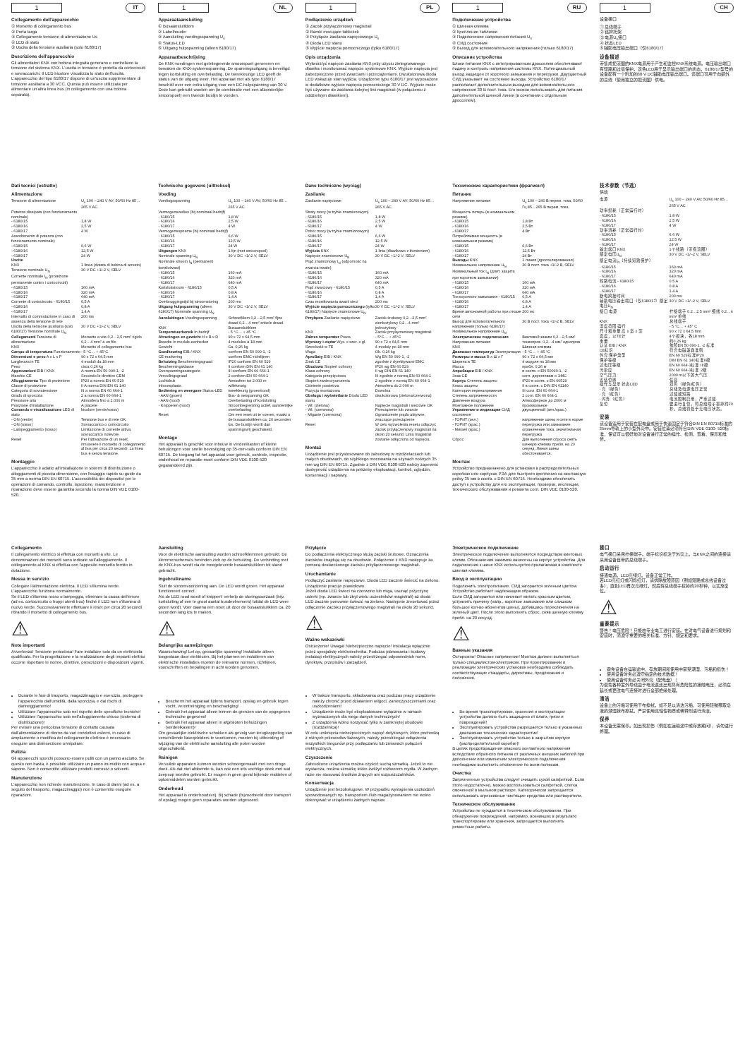1 IT
Collegamento dell'apparecchio
① Morsetto di collegamento bus
② Porta targa
③ Collegamento tensione di alimentazione Us
④ LED di stato
⑤ Uscita della tensione ausiliaria (solo 6180/17)
Descrizione dell'apparecchio
Gli alimentatori KNX con bobina integrata generano e controllano la tensione del sistema KNX. L'uscita in tensione è protetta da cortocircuiti e sovraccarichi. Il LED bicolore visualizza lo stato dell'uscita. L'apparecchio del tipo 6180/17 dispone di un'uscita supplementare di tensione ausiliaria a 30 VCC. Questa può essere utilizzata per alimentare un'altra linea bus (in collegamento con una bobina separata).
1 NL
Apparaataansluiting
① Busaansluitklem
② Labelhouder
③ Aansluiting voedingsspanning U<sub>s</sub>
④ Status-LED
⑤ Uitgang hulpspanning (alleen 6180/17)
Apparaatbeschrijving
De KNX-voedingen met geïntegreerde smoorspoel genereren en bewaken de KNX-systeemspanning. De spanningsuitgang is beveiligd tegen kortsluiting en overbelasting. De tweekleurige LED geeft de status van de uitgang weer. Het apparaat met als type 6180/17 beschikt over een extra uitgang voor een DC-hulpspanning van 30 V. Deze kan gebruikt worden om (in combinatie met een afzonderlijke smoorspoel) een tweede buslijn te voeden.
1 PL
Podłączenie urządzeń
① Zacisk przyłączeniowy magistrali
② Ramki mocujące tabliczek
③ Przyłącze zasilania napięciowego U<sub>s</sub>
④ Dioda LED stanu
⑤ Wyjście napięcia pomocniczego (tylko 6180/17)
Opis urządzenia
Wytwórz/yć napięcie zasilania KNX przy użyciu zintegrowanego dławika i monitorować napięcie systemowe KNX. Wyjście napięcia jest zabezpieczone przed zwarciami i przeciążeniami. Dwukolorowa dioda LED wskazuje stan wyjścia. Urządzenie typu 6180/17 jest wyposażone w dodatkowe wyjście napięcia pomocniczego 30 V DC. Wyjście może być używane do zasilania kolejnej linii magistrali (w połączeniu z oddzielnym dławikiem).
1 RU
Подключение устройства
① Шинная клемма
② Крепление таблички
③ Подключение напряжения питания U<sub>s</sub>
④ СИД состояния
⑤ Выход для вспомогательного напряжения (только 6180/17)
Описание устройства
Блоки питания KNX с интегрированным дросселем обеспечивают подачу и контроль напряжения системы KNX. Потенциальный выход защищен от короткого замыкания и перегрузки. Двухцветный СИД указывает на состояние выхода. Устройство 6180/17 располагает дополнительным выходом для вспомогательного напряжения 30 В пост. тока. Его можно использовать для питания дополнительной шинной линии (в сочетании с отдельным дросселем).
1 CH
设备接口
① 总线端子
② 铭牌托架
③ 电源U<sub>s</sub>接口
④ 状态LED
⑤ 辅助电压输出端口（仅6180/17）
设备描述
带集成扼流圈的KNX电源用于产生和监控KNX系统电源。电压输出端口有短路和过载保护。双色LED用于显示输出端口的状态。6180/17型号的设备配有一个附加的30 V DC辅助电压输出端口。该端口可用于向额外的总线（使用独立的扼流圈）供电。
Dati tecnici (estratto)
Alimentazione
| Tensione di alimentazione | U<sub>s</sub> 100 – 240 V AV; 50/60 Hz 85…265 V AC |
| Potenza dissipata (con funzionamento nominale) | |
| - 6180/15 | 1,8 W |
| - 6180/16 | 2,5 W |
| - 6180/17 | 4 W |
| Assorbimento di potenza (con funzionamento nominale) | |
| - 6180/15 | 6,6 W |
| - 6180/16 | 12,5 W |
| - 6180/17 | 24 W |
| Uscite | |
| KNX | 1 linea (dotata di bobina di arresto) |
| Tensione nominale U<sub>N</sub> | 30 V DC +1/-2 V, SELV |
| Corrente nominale I<sub>N</sub> (protezione permanente contro i cortocircuiti) | |
| - 6180/15 | 160 mA |
| - 6180/16 | 320 mA |
| - 6180/17 | 640 mA |
| Corrente di cortocircuito - 6180/15 | 0,5 A |
| - 6180/16 | 0,8 A |
| - 6180/17 | 1,4 A |
| Intervallo di commutazione in caso di assenza della tensione di rete | 200 ms |
| Uscita della tensione ausiliaria (solo 6180/17) Tensione nominale U<sub>N</sub> | 30 V DC +1/-2 V, SELV |
| Collegamenti Tensione di alimentazione | Morsetto a vite 0,2…2,5 mm² rigido 0,2…4 mm² a un filo |
| KNX | Morsetto di collegamento bus |
| Campo di temperatura Funzionamento | - 5 °C… + 45°C |
| Dimensioni e peso A x L x P | 90 x 72 x 64,5 mm |
| Larghezza in TE | 4 moduli da 18 mm |
| Peso | circa 0,26 kg |
| Approvazioni EIB / KNX | A norma EN 50 090-1, -2 |
| Marchio CE | Secondo le direttive CEM |
| Alloggiamento Tipo di protezione | IP20 a norma EN 60 529 |
| Classe di protezione | II A norma DIN EN 61 140 |
| Categoria di sovratensione | III a norma EN 60 664-1 |
| Grado di sporcizia | 2 a norma EN 60 664-1 |
| Pressione aria | Atmosfera fino a 2.000 m |
| Posizione d'installazione | A piacere |
| Comando e visualizzazione LED di stato | bicolore (verde/rosso) |
| - ON (verde) | Tensione bus e di rete OK |
| - ON (rosso) | Sovraccarico o cortocircuito |
| - Lampeggiamento (rosso) | Limitazione di corrente attiva, sovraccarico notevole |
| Reset | Per l'attivazione di un reset, rimuovere il morsetto di collegamento al bus per circa 20 secondi. La linea bus è senza tensione. |
Montaggio
L'apparecchio è adatto all'installazione in sistemi di distribuzione o alloggiamenti di piccola dimensione, con fissaggio rapido su guide da 35 mm a norma DIN EN 60715. L'accessibilità dei dispositivi per le operazioni di comando, controllo, ispezione, manutenzione e riparazione deve essere garantita secondo la norma DIN VDE 0100-520.
Technische gegevens (uittreksel)
Voeding
| Voedingsspanning | U<sub>s</sub> 100 – 240 V AV; 50/60 Hz 85…265 V AC |
| Vermogensverlies (bij nominaal bedrijf) | |
| - 6180/15 | 1,8 W |
| - 6180/16 | 2,5 W |
| - 6180/17 | 4 W |
| Vermogensopname (bij nominaal bedrijf) | |
| - 6180/15 | 6,6 W |
| - 6180/16 | 12,5 W |
| - 6180/17 | 24 W |
| Uitgangen KNX | 1 lijn (met smoorspoel) |
| Nominale spanning U<sub>N</sub> | 30 V DC +1/-2 V, SELV |
| Nominale stroom I<sub>N</sub> (permanent kortsluitvast) | |
| - 6180/15 | 160 mA |
| - 6180/16 | 320 mA |
| - 6180/17 | 640 mA |
| Kortsluitstroom - 6180/15 | 0,5 A |
| - 6180/16 | 0,8 A |
| - 6180/17 | 1,4 A |
| Overbruggingstijd bij stroomstoring | 200 ms |
| Uitgang hulpspanning (alleen 6180/17) Nominale spanning U<sub>N</sub> | 30 V DC +1/-2 V, SELV |
| Aansluitingen Voedingsspanning | Schroefklem 0,2…2,5 mm² fijne draad 0,2…4 mm² enkele draad |
| KNX | Busaansluitklem |
| Temperatuurbereik In bedrijf | - 5 °C… + 45 °C |
| Afmetingen en gewicht H x B x D | 90 x 72 x 64,5 mm |
| Breedte in module-eenheden | 4 modules à 18 mm |
| Gewicht | Ca. 0,26 kg |
| Goedkeuring EIB / KNX | conform EN 50 090-1, -2 |
| CE-markering | conform EMC-richtlijnen |
| Behuizing Beschermingsgraad | IP20 conform EN 60 529 |
| Beschermingsklasse | II conform DIN EN 61 140 |
| Overspanningscategorie | III conform EN 60 664-1 |
| Vervuilingsgraad | 2 conform EN 60 664-1 |
| Luchtdruk | Atmosfeer tot 2.000 m |
| Inbouwplaats | willekeurig |
| Bediening en weergave Status-LED | tweekleurig (groen/rood) |
| - AAN (groen) | Bus- & netspanning OK |
| - AAN (rood) | Overbelasting of kortsluiting |
| - Knipperen (rood) | Stroombegrenzing actief, aanzienlijke overbelasting |
| Reset | Om een reset uit te voeren, maakt u de busaansluitklem ca. 20 seconden los. De buslijn wordt dan spanningsvrij geschakeld. |
Montage
Het apparaat is geschikt voor inbouw in verdeelkasten of kleine behuizingen voor snelle bevestiging op 35-mm-rails conform DIN EN 60715. De toegang tot het apparaat voor gebruik, controle, inspectie, onderhoud en reparatie moet conform DIN VDE 0100-520 gegarandeerd zijn.
Dane techniczne (wyciąg)
Zasilanie
| Zasilanie napięciowe | U<sub>s</sub> 100 – 240 V AV; 50/60 Hz 85…265 V AC |
| Straty mocy (w trybie znamionowym) | |
| - 6180/15 | 1,8 W |
| - 6180/16 | 2,5 W |
| - 6180/17 | 4 W |
| Pobór mocy (w trybie znamionowym) | |
| - 6180/15 | 6,6 W |
| - 6180/16 | 12,5 W |
| - 6180/17 | 24 W |
| Wyjścia KNX | 1 linia (dławikowo z tłumieniem) |
| Napięcie znamionowe U<sub>N</sub> | 30 V DC +1/-2 V, SELV |
| Prąd znamionowy I<sub>N</sub> (odporność na zwarcia trwałe) | |
| - 6180/15 | 160 mA |
| - 6180/16 | 320 mA |
| - 6180/17 | 640 mA |
| Prąd zwarciowy - 6180/15 | 0,5 A |
| - 6180/16 | 0,8 A |
| - 6180/17 | 1,4 A |
| Czas mostkowania awarii sieci | 200 ms |
| Wyjście napięcia pomocniczego (tylko 6180/17) Napięcie znamionowe U<sub>N</sub> | 30 V DC +1/-2 V, SELV |
| Przyłącza Zasilanie napięciowe | Zacisk śrubowy 0,2…2,5 mm² cienkożyłowy 0,2…4 mm² jednożyłowy |
| KNX | Zacisk przyłączeniowy magistrali |
| Zakres temperatur Praca | - 5°C… + 45°C |
| Wymiary i ciężar Wys. x szer. x gł. | 90 x 72 x 64,5 mm |
| Szerokość w TE | 4 moduły po 18 mm |
| Waga | Ok. 0,26 kg |
| AproBaty EIB / KNX | Wg EN 50 090-1, -2 |
| Znak CE | zgodnie z dyrektywami EMC |
| Obudowa Stopień ochrony | IP20 wg EN 60 529 |
| Klasa ochrony | II wg DIN EN 61 140 |
| Kategoria przepięciowa | III zgodnie z normą EN 60 664-1 |
| Stopień zanieczyszczenia | 2 zgodnie z normą EN 60 664-1 |
| Ciśnienie powietrza | Atmosfera do 2 000 m |
| Pozycja montażowa | Dowolna |
| Obsługa i wyświetlanie Dioda LED stanu | dwukolorowa (zielona/czerwona) |
| - Wł. (zielona) | Napięcie magistrali i sieciowe OK |
| - Wł. (czerwona) | Przeciążenie lub zwarcie |
| - Miganie (czerwona) | Ograniczenie prądu aktywne, znaczące przeciążenie |
| Reset | W celu wyzwolenia resetu odłączyć zacisk przyłączeniowy magistrali na około 20 sekund. Linia magistrali zostanie odłączona od napięcia. |
Montaż
Urządzenie jest przystosowane do zabudowy w rozdzielaczach lub małych obudowach, do szybkiego mocowania na szynach nośnych 35 mm wg DIN EN 60715. Zgodnie z DIN VDE 0100-520 należy zapewnić dostępność urządzenia na potrzeby eksploatacji, kontroli, oględzin, konserwacji i naprawy.
Технические характеристики (фрагмент)
Питание
| Напряжение питания | U<sub>s</sub> 100 – 240 В перем. тока, 50/60 Гц 85…265 В перем. тока |
| Мощность потерь (в номинальном режиме) | |
| - 6180/15 | 1,8 Вт |
| - 6180/16 | 2,5 Вт |
| - 6180/17 | 4 Вт |
| Потребляемая мощность (в номинальном режиме) | |
| - 6180/15 | 6,6 Вт |
| - 6180/16 | 12,5 Вт |
| - 6180/17 | 24 Вт |
| Выходы KNX | 1 линия (дросселированная) |
| Номинальное напряжение U<sub>N</sub> | 30 В пост. тока +1/-2 В, SELV |
| Номинальный ток I<sub>N</sub> (длит. защита при коротком замыкании) | |
| - 6180/15 | 160 мА |
| - 6180/16 | 320 мА |
| - 6180/17 | 640 мА |
| Ток короткого замыкания - 6180/15 | 0,5 А |
| - 6180/16 | 0,8 А |
| - 6180/17 | 1,4 А |
| Время автономной работы при отказе сети | 200 мс |
| Выход для вспомогательного напряжения (только 6180/17) Номинальное напряжение U<sub>N</sub> | 30 В пост. тока +1/-2 В, SELV |
| Электрические подключения Напряжение питания | Винтовой зажим 0,2…2,5 мм² тонкопров. 0,2…4 мм² однопров. |
| KNX | Шинная клемма |
| Диапазон температур Эксплуатация | - 5 °C… + 45 °C |
| Размеры и масса В x Ш x Г | 90 x 72 x 64,5 мм |
| Ширина в ТЕ | 4 модуля по 18 мм |
| Масса | прибл. 0,26 кг |
| Апробации EIB / KNX | в соотв. с EN 50090-1, -2 |
| Знак CE | согл. директивам о ЭМС |
| Корпус Степень защиты | IP20 в соотв. с EN 60529 |
| Класс защиты | II в соотв. с DIN EN 61140 |
| Категория перенапряжения | III согл. EN 60 664-1 |
| Степень загрязненности | 2 согл. EN 60 664-1 |
| Давление воздуха | Атмосферное до 2000 м |
| Монтажное положение | произвольное |
| Управление и индикация СИД состояния | двухцветный (зел./крас.) |
| - ГОРИТ (зел.) | напряжение шины и сети в норме |
| - ГОРИТ (крас.) | перегрузка или замыкание |
| - Мигает (крас.) | ограничение тока, значительная перегрузка |
| Сброс | Для выполнения сброса снять шинную клемму прибл. на 20 секунд. Линия шины обесточивается. |
Монтаж
Устройство предназначено для установки в распределительных коробках или корпусах РЭА для быстрого крепления на монтажную рейку 35 мм в соотв. с DIN EN 60715. Необходимо обеспечить доступ к устройству для его эксплуатации, проверки, инспекции, технического обслуживания и ремонта согл. DIN VDE 0100-520.
技术参数（节选）
供给
| 电源 | U<sub>s</sub> 100 – 240 V AV; 50/60 Hz 85…265 V AC |
| 功率损耗（正常运行时） | |
| - 6180/15 | 1.8 W |
| - 6180/16 | 2.5 W |
| - 6180/17 | 4 W |
| 功率消耗（正常运行时） | |
| - 6180/15 | 6.6 W |
| - 6180/16 | 12.5 W |
| - 6180/17 | 24 W |
| 输出端口 KNX | 1个线路（带扼流圈） |
| 额定电压U<sub>N</sub> | 30 V DC +1/−2 V, SELV |
| 额定电流I<sub>N</sub>（持续短路保护） | |
| - 6180/15 | 160 mA |
| - 6180/16 | 320 mA |
| - 6180/17 | 640 mA |
| 短路电流 - 6180/15 | 0.5 A |
| - 6180/16 | 0.8 A |
| - 6180/17 | 1.4 A |
| 断电跨接时间 | 200 ms |
| 辅助电压输出端口（仅6180/17）额定电压U<sub>N</sub> | 30 V DC +1/−2 V, SELV |
| 接口 电源 | 拧接端子 0.2…2.5 mm² 细线 0.2…4 mm² 单线 |
| KNX | 总线端子 |
| 温度范围 运行 | - 5 °C… + 45° C |
| 尺寸和重量 高 x 宽 x 深 | 90 x 72 x 64.5 mm |
| 宽度，以TE计 | 4个模块，各18 mm |
| 重量 | 约0.26 kg |
| 认证 EIB / KNX | 依照EN 50 090-1, -2 标准 |
| CE标识 | 符合电磁兼容准则 |
| 外壳 保护类型 | EN 60 529标准IP20 |
| 保护等级 | DIN EN 61 140标准II级 |
| 过电压等级 | EN 60 664-1标准 III级 |
| 污染度 | EN 60 664-1标准 2级 |
| 空气压力 | 2000 m以下的大气压 |
| 安装位置 | 任意 |
| 操作与显示 状态LED | 双色（绿色/红色） |
| - 亮（绿色） | 总线及电源电压正常 |
| - 亮（红色） | 过载或短路 |
| - 闪烁（红色） | 电流限制启用，严重过载 |
| 复位 | 要进行复位，将总线端子拔掉约20秒。总线将处于无电压状态。 |
安装
该设备适用于安装在配电盘或用于快速固定于符合DIN EN 60715标准的35mm导轨上的小型外壳中。安装位置必须符合DIN VDE 0100- 520标准，保证可以很好地对设备进行正常的操作、检测、查看、保养和维修。
Collegamento
Il collegamento elettrico si effettua con morsetti a vite. Le denominazioni dei morsetti sono indicate sull'alloggiamento. Il collegamento al KNX si effettua con l'apposito morsetto fornito in dotazione.
Messa in servizio
Collegare l'alimentazione elettrica. Il LED s'illumina verde. L'apparecchio funziona normalmente.
Se il LED s'illumina rosso o lampeggia, eliminare la causa dell'errore (ad es. cortocircuito o troppi utenti bus) finché il LED non s'illumina di nuovo verde. Successivamente effettuare il reset per circa 20 secondi ritirando il morsetto di collegamento bus.
⚠
Note importanti
Avvertenza! Tensione pericolosa! Fare installare solo da un elettricista qualificato. Per la progettazione e la realizzazione degli impianti elettrici occorre rispettare le norme, direttive, prescrizioni e disposizioni vigenti.
Durante le fasi di trasporto, magazzinaggio e esercizio, proteggere l'apparecchio dall'umidità, dalla sporcizia, e dai rischi di danneggiamento!
Utilizzare l'apparecchio solo nel rispetto delle specifiche tecniche!
Utilizzare l'apparecchio solo nell'alloggiamento chiuso (sistema di distribuzione)!
Per evitare una pericolosa tensione di contatto causata dall'alimentazione di ritorno da vari conduttori esterni, in caso di ampliamento o modifica del collegamento elettrico è necessario eseguire una disinserzione onnipolare.
Pulizia
Gli apparecchi sporchi possono essere puliti con un panno asciutto. Se questo non basta, è possibile utilizzare un panno inumidito con acqua e sapone. Non è consentito utilizzare prodotti corrosivi o solventi.
Manutenzione
L'apparecchio non richiede manutenzione. In caso di danni (ad es. a seguito del trasporto, magazzinaggio) non è consentito eseguire riparazioni.
Aansluiting
Voor de elektrische aansluiting worden schroefklemmen gebruikt. De klemmenschema's bevinden zich op de behuizing. De verbinding met de KNX-bus wordt via de meegeleverde busaansluitklem tot stand gebracht.
Ingebruikname
Sluit de stroomvoorziening aan. De LED wordt groen. Het apparaat functioneert correct.
Als de LED rood wordt of knippert: verhelp de storingsoorzaak (bijv. kortsluiting of een te groot aantal busdeelnemers) totdat de LED weer groen wordt. Voer daarna een reset uit door de busaansluitklem ca. 20 seconden lang los te maken.
⚠
Belangrijke aanwijzingen
Waarschuwing! Let op, gevaarlijke spanning! Installatie alleen toegestaan door elektricien. Bij het plannen en installeren van elektrische installaties moeten de relevante normen, richtlijnen, voorschriften en bepalingen in acht worden genomen.
Bescherm het apparaat tijdens transport, opslag en gebruik tegen vocht, verontreiniging en beschadiging!
Gebruik het apparaat alleen binnen de grenzen van de opgegeven technische gegevens!
Gebruik het apparaat alleen in afgesloten behuizingen (verdeelkasten)!
Om gevaarlijke elektrische schokken als gevolg van terugkoppeling van verschillende faseqeleiders te voorkomen, moeten bij uitbreiding of wijziging van de elektrische aansluiting alle polen worden uitgeschakeld.
Reinigen
Vervuilde apparaten kunnen worden schoongemaakt met een droge doek. Als dat niet afdoende is, kan ook een iets vochtige doek met wat zeepsop worden gebruikt. Er mogen in geen geval bijtende middelen of oplosmiddelen worden gebruikt.
Onderhoud
Het apparaat is onderhoudsvrij. Bij schade (bijvoorbeeld door transport of opslag) mogen geen reparaties worden uitgevoerd.
Przyłącze
Do podłączenia elektrycznego służą zaciski śrubowe. Oznaczenia zacisków znajdują się na obudowie. Połączenie z KNX następuje za pomocą dostarczonego zacisku przyłączeniowego magistrali.
Uruchamianie
Podłączyć zasilanie napięciowe. Dioda LED zacznie świecić na zielono. Urządzenie pracuje prawidłowo.
Jeżeli dioda LED świeci na czerwono lub miga, usunąć przyczynę usterki (np. zwarcie lub zbyt wielu uczestników magistrali) aż dioda LED zacznie ponownie świecić na zielono. Następnie zresetować przez odłączenie zacisku przyłączeniowego magistrali na około 20 sekund.
⚠
Ważne wskazówki
Ostrzeżenie! Uwaga! Niebezpieczne napięcie! Instalacja wyłącznie przez specjalistę elektrotechnika. Podczas planowania i budowy instalacji elektrycznych należy przestrzegać odpowiednich norm, dyrektyw, przepisów i zarządzeń.
W trakcie transportu, składowania oraz podczas pracy urządzenie należy chronić przed działaniem wilgoci, zanieczyszczeniami oraz uszkodzeniami!
Urządzenie może być eksploatowane wyłącznie w ramach wyznaczonych dla niego danych technicznych!
Z urządzenia wolno korzystać tylko w zamkniętej obudowie (rozdzielnica)!
W celu uniknięcia niebezpiecznych napięć dotykowych, które pochodzą z różnych przewodów fazowych, należy przestrzegać odłączenia wszystkich biegunów przy podłączaniu lub zmianach połączeń elektrycznych.
Czyszczenie
Zabrudzone urządzenia można czyścić suchą szmatką. Jeżeli to nie wystarcza, można szmatkę lekko zwilżyć roztworem mydła. W żadnym razie nie stosować środków żrących ani rozpuszczalników.
Konserwacja
Urządzenie jest bezobsługowe. W przypadku wystąpienia uszkodzeń spowodowanych np. transportem i/lub magazynowaniem nie wolno dokonywać w urządzeniu żadnych napraw.
Электрическое подключение
Электрическое подключение выполняется посредством винтовых клемм. Обозначения зажимов нанесены на корпус устройства. Для подключения к шине KNX используется прилагаемая в комплекте шинная клемма.
Ввод в эксплуатацию
Подключить электропитание. СИД загорается зеленым цветом. Устройство работает надлежащим образом.
Если СИД загорается или начинает мигать красным цветом, устранить причину (напр., короткое замыкание или слишком большое кол-во абонентов шины), добившись переключения на зеленый цвет. После этого выполнить сброс, сняв шинную клемму прибл. на 20 секунд.
⚠
Важные указания
Осторожно! Опасное напряжение! Монтаж должен выполняться только специалистом-электриком. При проектировании и реализации электрических установок необходимо соблюдать соответствующие стандарты, директивы, предписания и положения.
Во время транспортировки, хранения и эксплуатации устройство должно быть защищено от влаги, грязи и повреждений!
Эксплуатировать устройства разрешается только в указанных диапазонах технических характеристик!
Эксплуатировать устройство только в закрытом корпусе (распределительной коробке)!
В целях предотвращения опасного контактного напряжения вследствие обратного питания от различных внешних кабелей при дополнении или изменении электрического подключения необходимо выполнить отключение по всем полюсам.
Очистка
Загрязненные устройства следует очищать сухой салфеткой. Если этого недостаточно, можно воспользоваться салфеткой, слегка смоченной в мыльном растворе. Категорически запрещается использовать агрессивные чистящие средства или растворители.
Техническое обслуживание
Устройство не нуждается в техническом обслуживании. При обнаружении повреждений, например, возникших в результате транспортировки или хранения, запрещается выполнять ремонтные работы.
接口
电气接口采用拧接端子。端子标识标注于外壳上。与KNX之间的连接请采用设备自带的总线端子。
启动运行
接通电源。LED亮绿灯。设备正常工作。
若LED亮红灯或闪烁红灯，请排除故障原因（例如短路或总线设备过多），直到LED再次亮绿灯。然后将总线端子拔掉约20秒钟，以实施复位。
⚠
重要提示
警告！电压危险！只能由专业电工进行安装。在对电气设备进行规划和安装时，须遵守重要的相关标准、方针、规定和要求。
避免设备在运输途中、存放期间和使用中蒙受潮湿、污垢和损伤！
使用设备时务必遵守指定的技术数据！
使用设备时务必关闭外壳（配电盘）！
为避免各种室外导线由于电流返还出现具有危险性的接触电压，必须在延长或更改电气连接时进行全部绝缘处理。
清洁
设备上的污垢可使用干布擦拭。如不足以清洁污垢，可使用轻微蘸取皂液的潮湿抹布擦拭。严禁使用腐蚀性物质或稀释剂进行清洁。
保养
本设备无需保养。如出现损伤（例如在运输途中或存放期间），请勿进行修理。